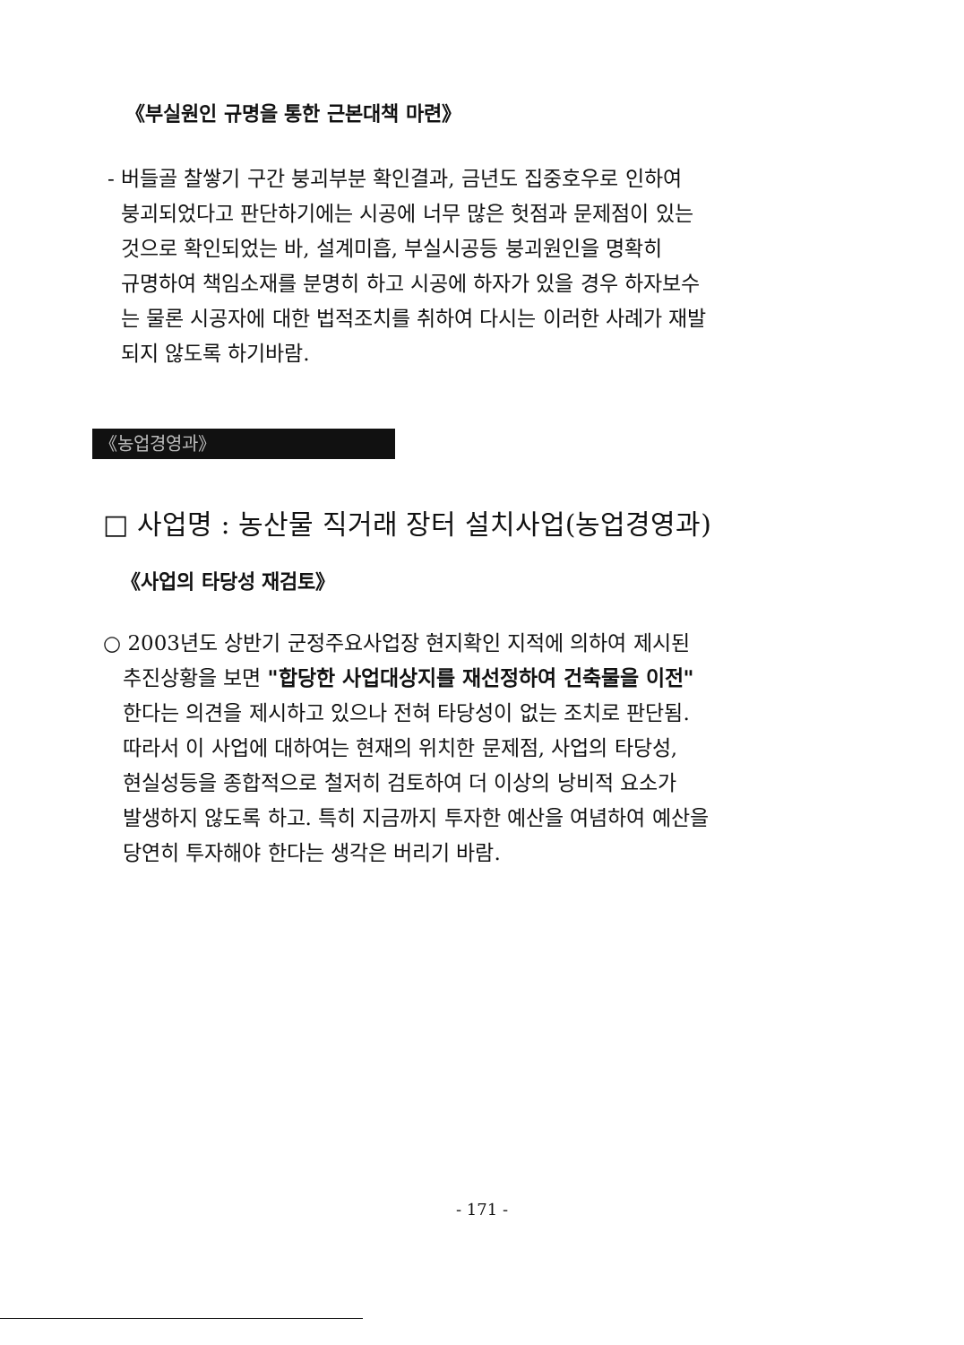《부실원인 규명을 통한 근본대책 마련》
- 버들골 찰쌓기 구간 붕괴부분 확인결과, 금년도 집중호우로 인하여
붕괴되었다고 판단하기에는 시공에 너무 많은 헛점과 문제점이 있는
것으로 확인되었는 바, 설계미흡, 부실시공등 붕괴원인을 명확히
규명하여 책임소재를 분명히 하고 시공에 하자가 있을 경우 하자보수
는 물론 시공자에 대한 법적조치를 취하여 다시는 이러한 사례가 재발
되지 않도록 하기바람.
《농업경영과》
□ 사업명 : 농산물 직거래 장터 설치사업(농업경영과)
《사업의 타당성 재검토》
○ 2003년도 상반기 군정주요사업장 현지확인 지적에 의하여 제시된
추진상황을 보면 "합당한 사업대상지를 재선정하여 건축물을 이전"
한다는 의견을 제시하고 있으나 전혀 타당성이 없는 조치로 판단됨.
따라서 이 사업에 대하여는 현재의 위치한 문제점, 사업의 타당성,
현실성등을 종합적으로 철저히 검토하여 더 이상의 낭비적 요소가
발생하지 않도록 하고. 특히 지금까지 투자한 예산을 여념하여 예산을
당연히 투자해야 한다는 생각은 버리기 바람.
- 171 -